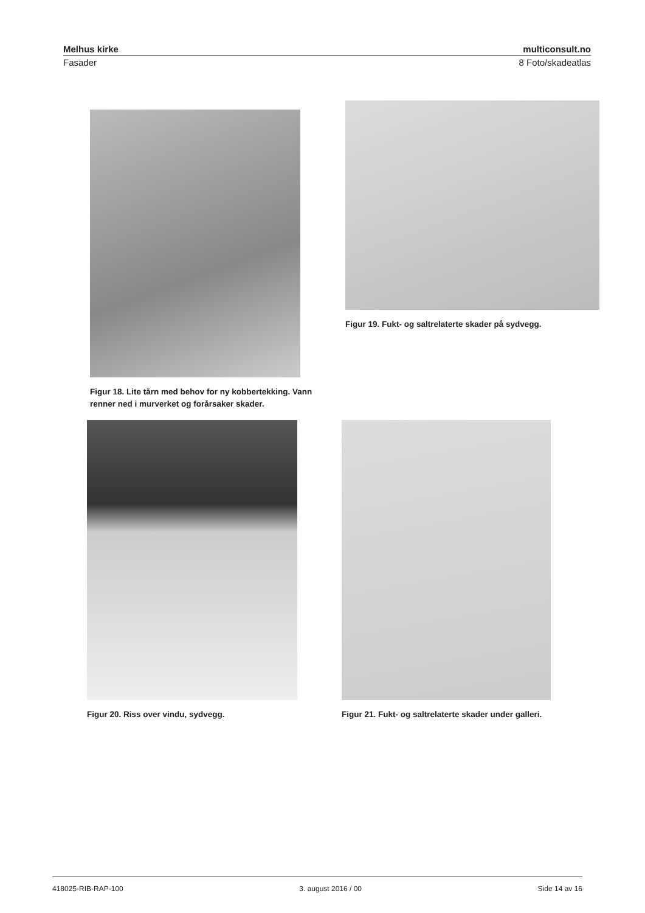Melhus kirke multiconsult.no
Fasader 8 Foto/skadeatlas
Figur 18. Lite tårn med behov for ny kobbertekking. Vann renner ned i murverket og forårsaker skader.
Figur 19. Fukt- og saltrelaterte skader på sydvegg.
Figur 20. Riss over vindu, sydvegg.
Figur 21. Fukt- og saltrelaterte skader under galleri.
418025-RIB-RAP-100 3. august 2016 / 00 Side 14 av 16